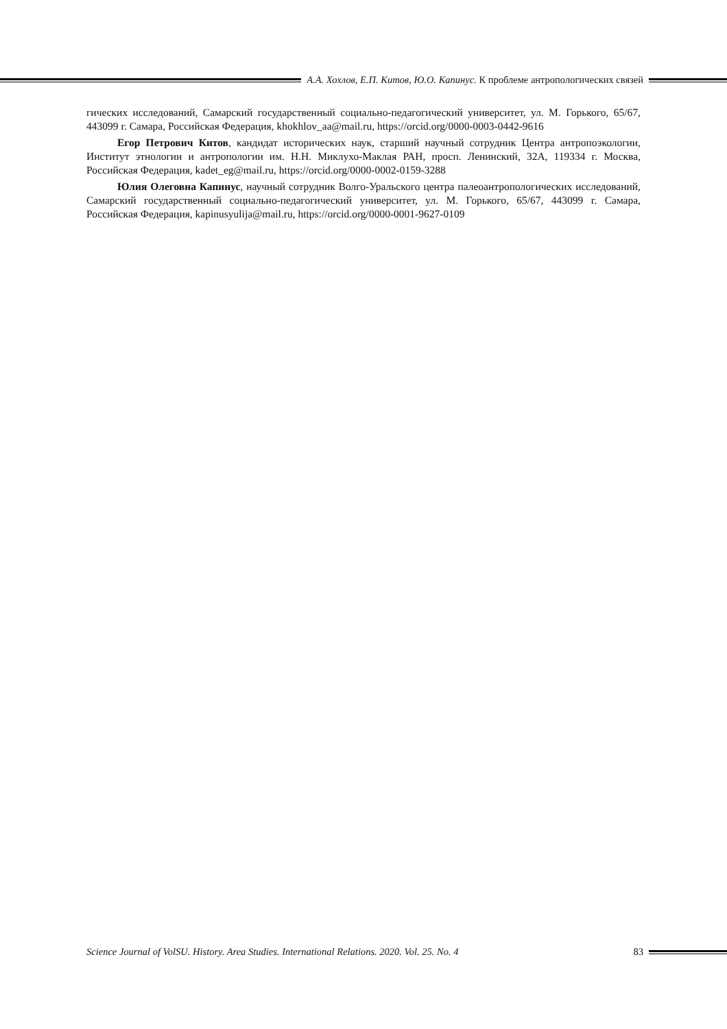А.А. Хохлов, Е.П. Китов, Ю.О. Капинус. К проблеме антропологических связей
гических исследований, Самарский государственный социально-педагогический университет, ул. М. Горького, 65/67, 443099 г. Самара, Российская Федерация, khokhlov_aa@mail.ru, https://orcid.org/0000-0003-0442-9616
Егор Петрович Китов, кандидат исторических наук, старший научный сотрудник Центра антропоэкологии, Институт этнологии и антропологии им. Н.Н. Миклухо-Маклая РАН, просп. Ленинский, 32А, 119334 г. Москва, Российская Федерация, kadet_eg@mail.ru, https://orcid.org/0000-0002-0159-3288
Юлия Олеговна Капинус, научный сотрудник Волго-Уральского центра палеоантропологических исследований, Самарский государственный социально-педагогический университет, ул. М. Горького, 65/67, 443099 г. Самара, Российская Федерация, kapinusyulija@mail.ru, https://orcid.org/0000-0001-9627-0109
Science Journal of VolSU. History. Area Studies. International Relations. 2020. Vol. 25. No. 4 83